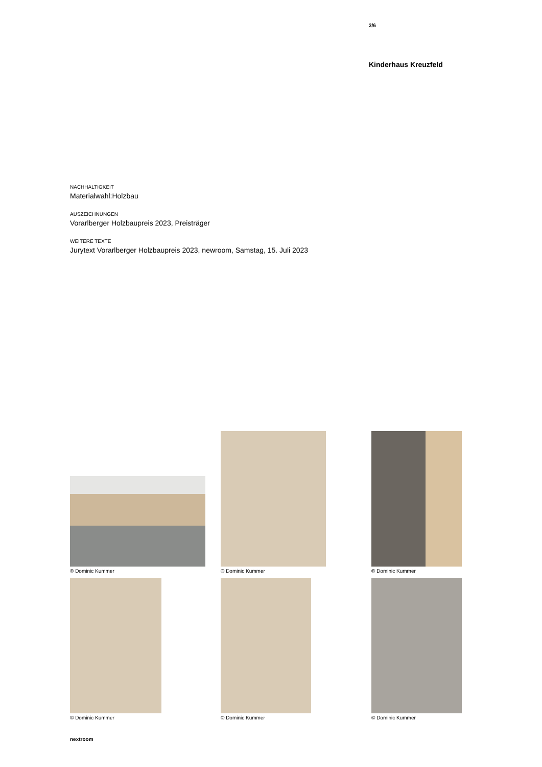3/6
Kinderhaus Kreuzfeld
NACHHALTIGKEIT
Materialwahl:Holzbau
AUSZEICHNUNGEN
Vorarlberger Holzbaupreis 2023, Preisträger
WEITERE TEXTE
Jurytext Vorarlberger Holzbaupreis 2023, newroom, Samstag, 15. Juli 2023
© Dominic Kummer
© Dominic Kummer
© Dominic Kummer
© Dominic Kummer
© Dominic Kummer
© Dominic Kummer
nextroom